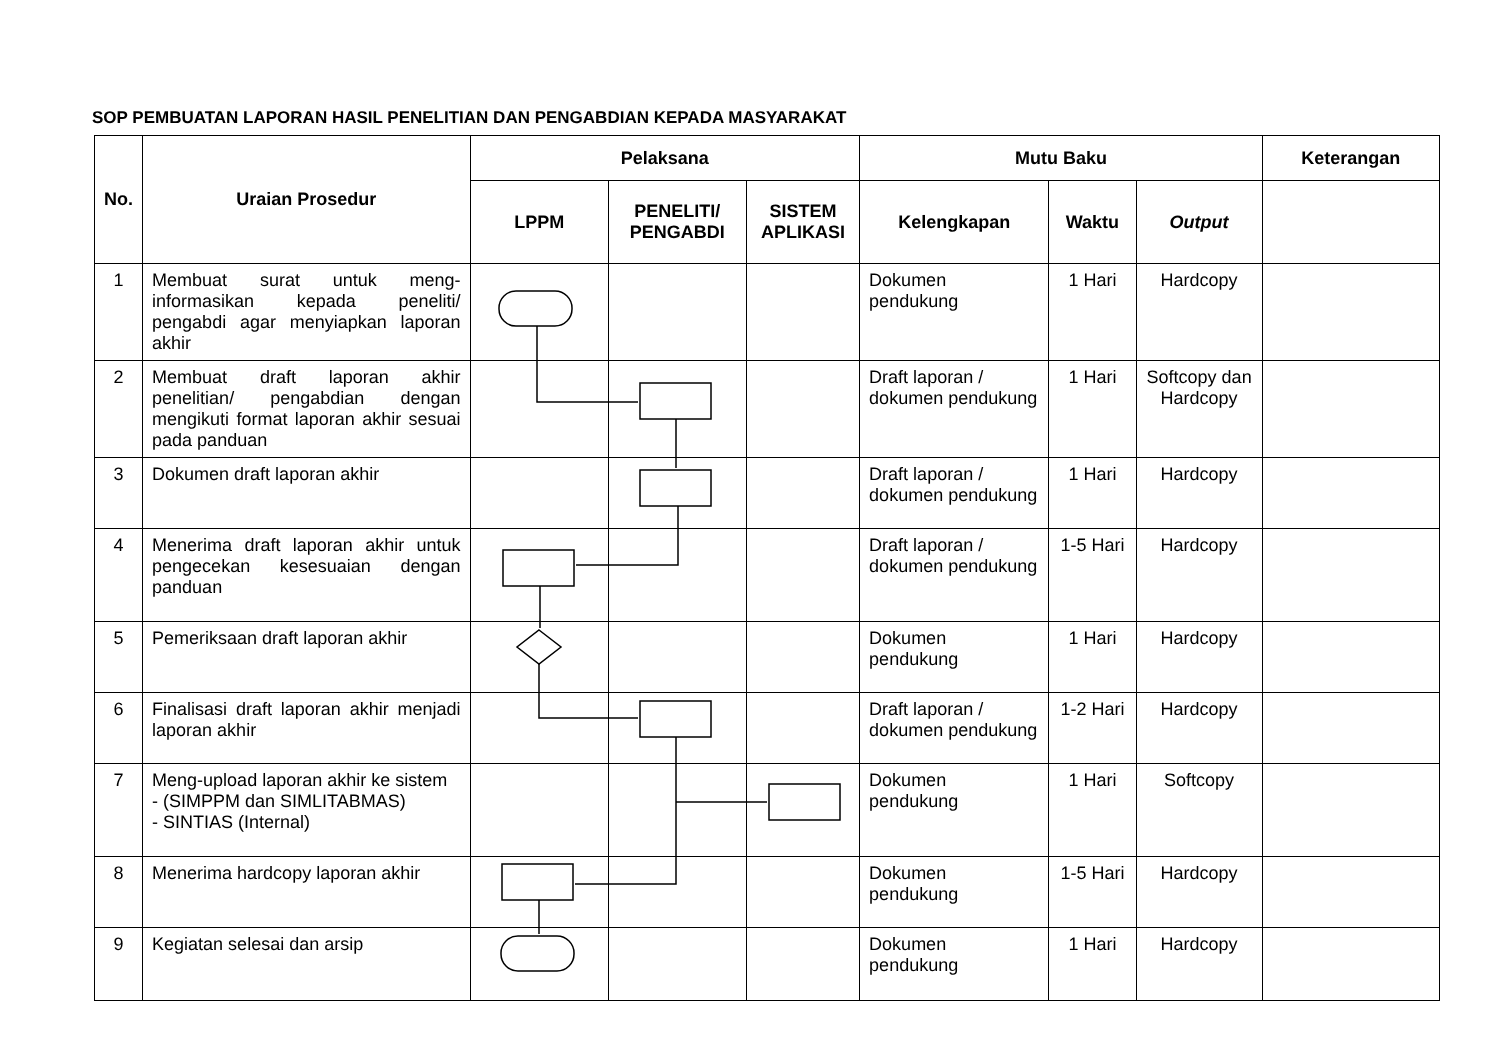SOP PEMBUATAN LAPORAN HASIL PENELITIAN DAN PENGABDIAN KEPADA MASYARAKAT
| No. | Uraian Prosedur | Pelaksana | | | Mutu Baku | | | Keterangan |
| --- | --- | --- | --- | --- | --- | --- | --- | --- |
| | | LPPM | PENELITI/ PENGABDI | SISTEM APLIKASI | Kelengkapan | Waktu | Output | |
| 1 | Membuat surat untuk meng-informasikan kepada peneliti/ pengabdi agar menyiapkan laporan akhir | | | | Dokumen pendukung | 1 Hari | Hardcopy | |
| 2 | Membuat draft laporan akhir penelitian/ pengabdian dengan mengikuti format laporan akhir sesuai pada panduan | | | | Draft laporan / dokumen pendukung | 1 Hari | Softcopy dan Hardcopy | |
| 3 | Dokumen draft laporan akhir | | | | Draft laporan / dokumen pendukung | 1 Hari | Hardcopy | |
| 4 | Menerima draft laporan akhir untuk pengecekan kesesuaian dengan panduan | | | | Draft laporan / dokumen pendukung | 1-5 Hari | Hardcopy | |
| 5 | Pemeriksaan draft laporan akhir | | | | Dokumen pendukung | 1 Hari | Hardcopy | |
| 6 | Finalisasi draft laporan akhir menjadi laporan akhir | | | | Draft laporan / dokumen pendukung | 1-2 Hari | Hardcopy | |
| 7 | Meng-upload laporan akhir ke sistem - (SIMPPM dan SIMLITABMAS) - SINTIAS (Internal) | | | | Dokumen pendukung | 1 Hari | Softcopy | |
| 8 | Menerima hardcopy laporan akhir | | | | Dokumen pendukung | 1-5 Hari | Hardcopy | |
| 9 | Kegiatan selesai dan arsip | | | | Dokumen pendukung | 1 Hari | Hardcopy | |